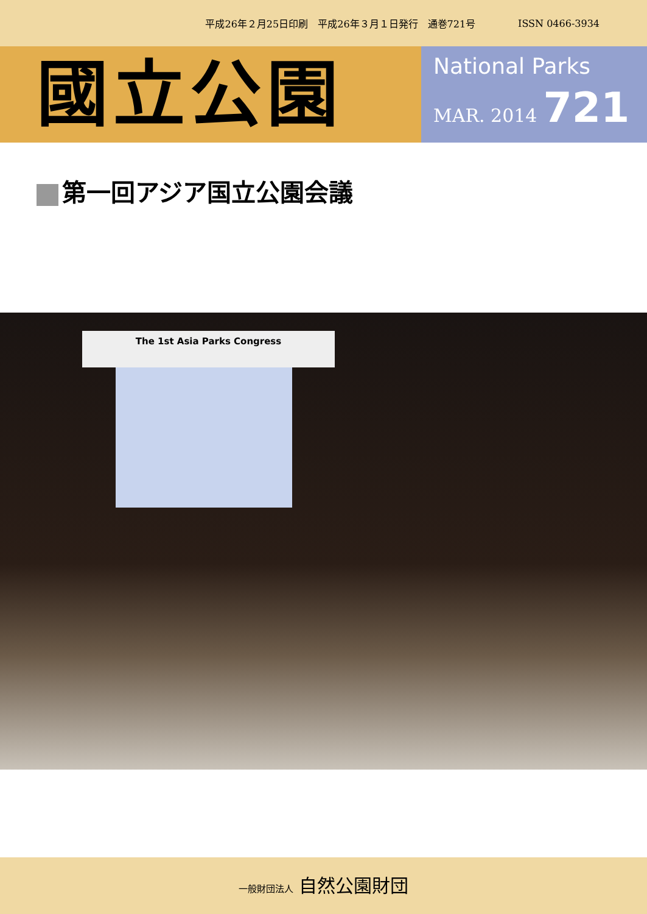平成26年２月25日印刷　平成26年３月１日発行　通巻721号 ISSN 0466-3934
國立公園
National Parks
MAR. 2014 721
第一回アジア国立公園会議
The 1st Asia Parks Congress
一般財団法人 自然公園財団